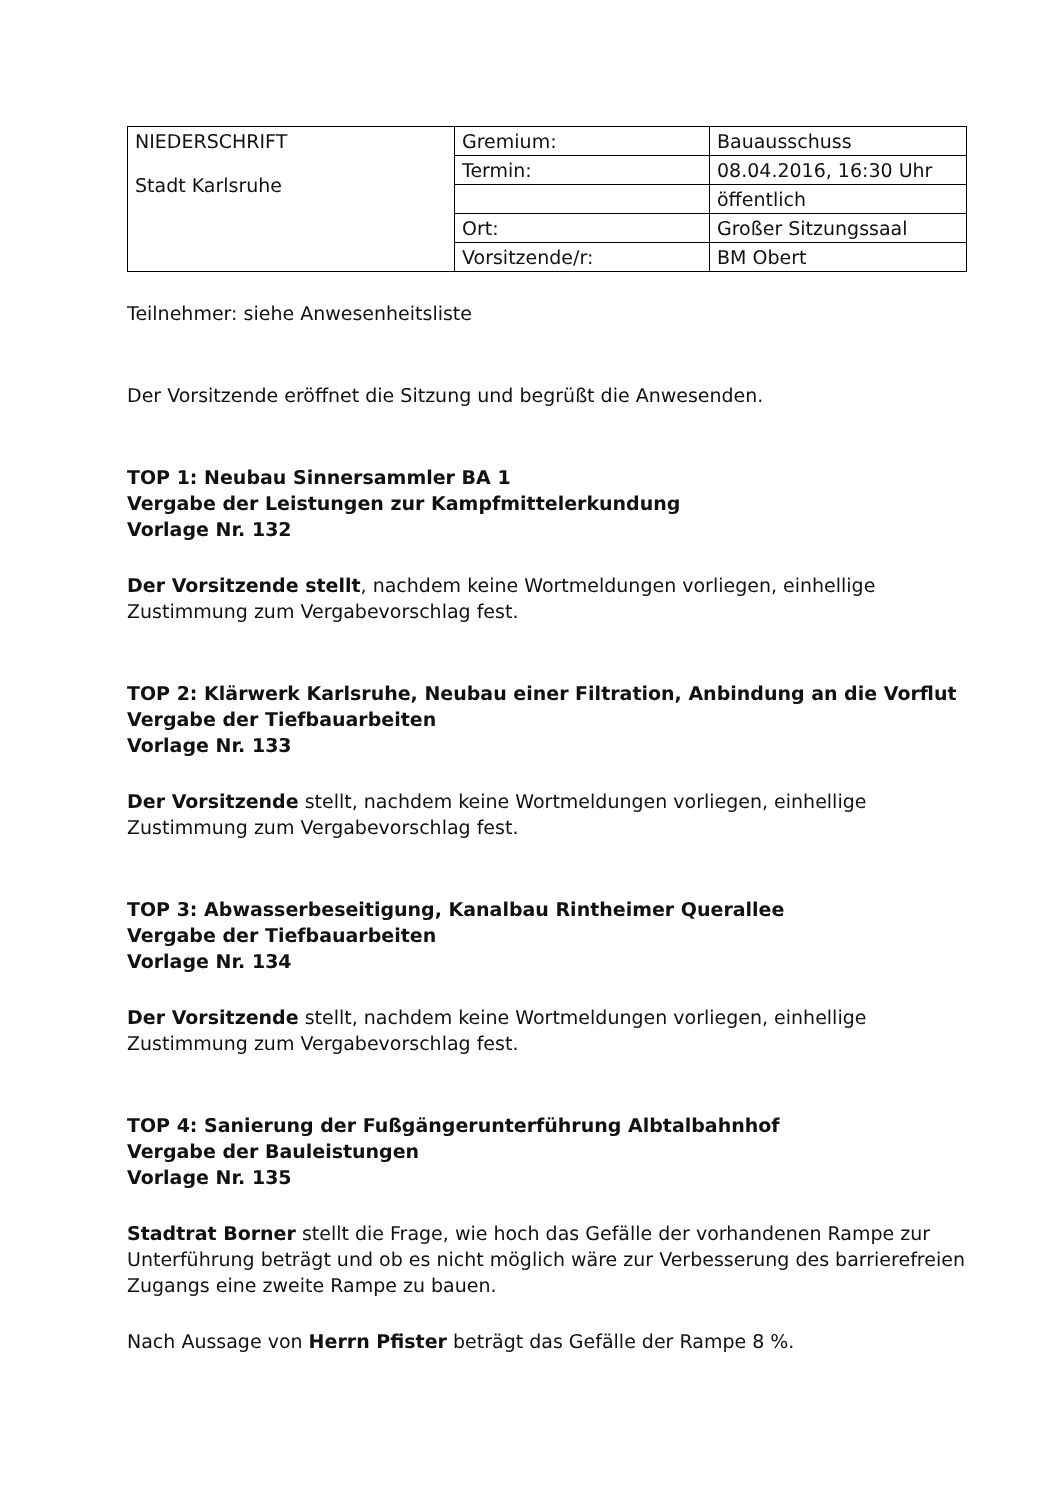| NIEDERSCHRIFT Stadt Karlsruhe | Gremium: | Bauausschuss |
| | Termin: | 08.04.2016, 16:30 Uhr |
| | | öffentlich |
| | Ort: | Großer Sitzungssaal |
| | Vorsitzende/r: | BM Obert |
Teilnehmer: siehe Anwesenheitsliste
Der Vorsitzende eröffnet die Sitzung und begrüßt die Anwesenden.
TOP 1: Neubau Sinnersammler BA 1
Vergabe der Leistungen zur Kampfmittelerkundung
Vorlage Nr. 132
Der Vorsitzende stellt, nachdem keine Wortmeldungen vorliegen, einhellige Zustimmung zum Vergabevorschlag fest.
TOP 2: Klärwerk Karlsruhe, Neubau einer Filtration, Anbindung an die Vorflut
Vergabe der Tiefbauarbeiten
Vorlage Nr. 133
Der Vorsitzende stellt, nachdem keine Wortmeldungen vorliegen, einhellige Zustimmung zum Vergabevorschlag fest.
TOP 3: Abwasserbeseitigung, Kanalbau Rintheimer Querallee
Vergabe der Tiefbauarbeiten
Vorlage Nr. 134
Der Vorsitzende stellt, nachdem keine Wortmeldungen vorliegen, einhellige Zustimmung zum Vergabevorschlag fest.
TOP 4: Sanierung der Fußgängerunterführung Albtalbahnhof
Vergabe der Bauleistungen
Vorlage Nr. 135
Stadtrat Borner stellt die Frage, wie hoch das Gefälle der vorhandenen Rampe zur Unterführung beträgt und ob es nicht möglich wäre zur Verbesserung des barrierefreien Zugangs eine zweite Rampe zu bauen.
Nach Aussage von Herrn Pfister beträgt das Gefälle der Rampe 8 %.